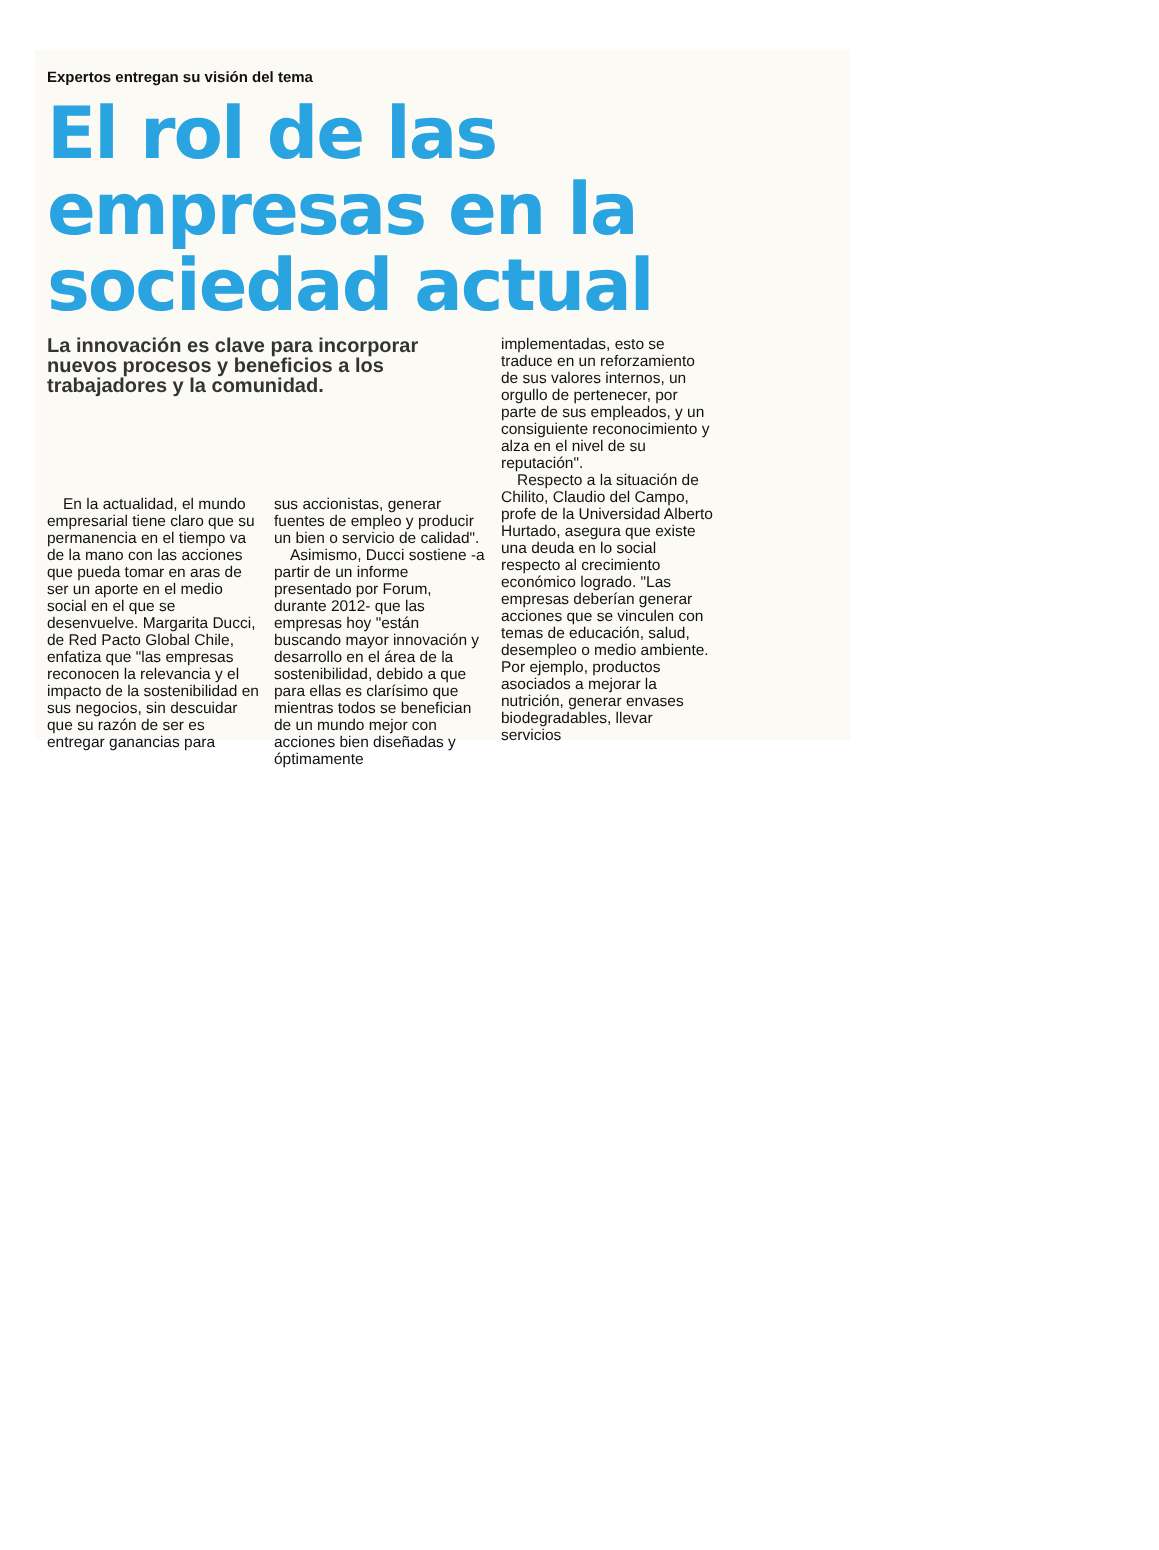Expertos entregan su visión del tema
El rol de las empresas en la sociedad actual
La innovación es clave para incorporar nuevos procesos y beneficios a los trabajadores y la comunidad.
En la actualidad, el mundo empresarial tiene claro que su permanencia en el tiempo va de la mano con las acciones que pueda tomar en aras de ser un aporte en el medio social en el que se desenvuelve. Margarita Ducci, de Red Pacto Global Chile, enfatiza que "las empresas reconocen la relevancia y el impacto de la sostenibilidad en sus negocios, sin descuidar que su razón de ser es entregar ganancias para
sus accionistas, generar fuentes de empleo y producir un bien o servicio de calidad".
Asimismo, Ducci sostiene -a partir de un informe presentado por Forum, durante 2012- que las empresas hoy "están buscando mayor innovación y desarrollo en el área de la sostenibilidad, debido a que para ellas es clarísimo que mientras todos se benefician de un mundo mejor con acciones bien diseñadas y óptimamente
implementadas, esto se traduce en un reforzamiento de sus valores internos, un orgullo de pertenecer, por parte de sus empleados, y un consiguiente reconocimiento y alza en el nivel de su reputación".
Respecto a la situación de Chilito, Claudio del Campo, profe de la Universidad Alberto Hurtado, asegura que existe una deuda en lo social respecto al crecimiento económico logrado. "Las empresas deberían generar acciones que se vinculen con temas de educación, salud, desempleo o medio ambiente. Por ejemplo, productos asociados a mejorar la nutrición, generar envases biodegradables, llevar servicios